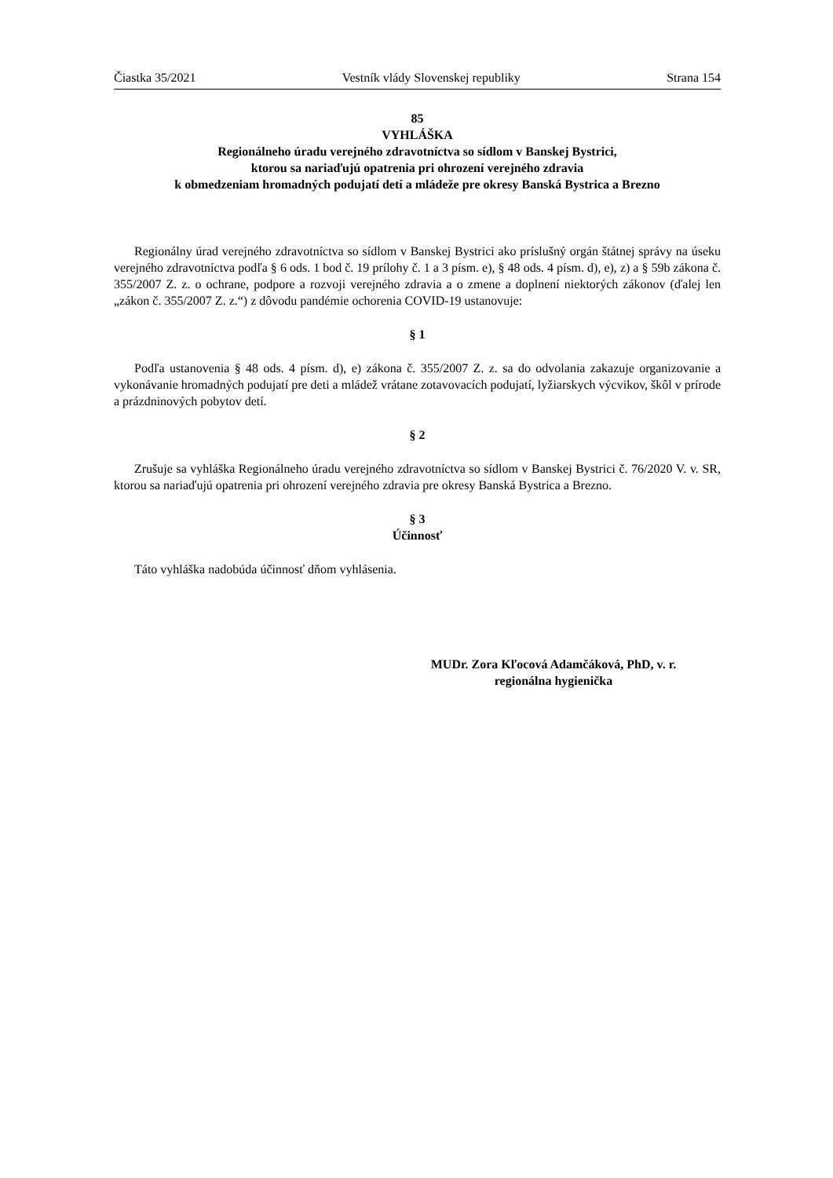Čiastka 35/2021 Vestník vlády Slovenskej republiky Strana 154
85
VYHLÁŠKA
Regionálneho úradu verejného zdravotníctva so sídlom v Banskej Bystrici,
ktorou sa nariaďujú opatrenia pri ohrození verejného zdravia
k obmedzeniam hromadných podujatí detí a mládeže pre okresy Banská Bystrica a Brezno
Regionálny úrad verejného zdravotníctva so sídlom v Banskej Bystrici ako príslušný orgán štátnej správy na úseku verejného zdravotníctva podľa § 6 ods. 1 bod č. 19 prílohy č. 1 a 3 písm. e), § 48 ods. 4 písm. d), e), z) a § 59b zákona č. 355/2007 Z. z. o ochrane, podpore a rozvoji verejného zdravia a o zmene a doplnení niektorých zákonov (ďalej len „zákon č. 355/2007 Z. z.“) z dôvodu pandémie ochorenia COVID-19 ustanovuje:
§ 1
Podľa ustanovenia § 48 ods. 4 písm. d), e) zákona č. 355/2007 Z. z. sa do odvolania zakazuje organizovanie a vykonávanie hromadných podujatí pre deti a mládež vrátane zotavovacích podujatí, lyžiarskych výcvikov, škôl v prírode a prázdninových pobytov detí.
§ 2
Zrušuje sa vyhláška Regionálneho úradu verejného zdravotníctva so sídlom v Banskej Bystrici č. 76/2020 V. v. SR, ktorou sa nariaďujú opatrenia pri ohrození verejného zdravia pre okresy Banská Bystrica a Brezno.
§ 3
Účinnosť
Táto vyhláška nadobúda účinnosť dňom vyhlásenia.
MUDr. Zora Kľocová Adamčáková, PhD, v. r.
regionálna hygienička